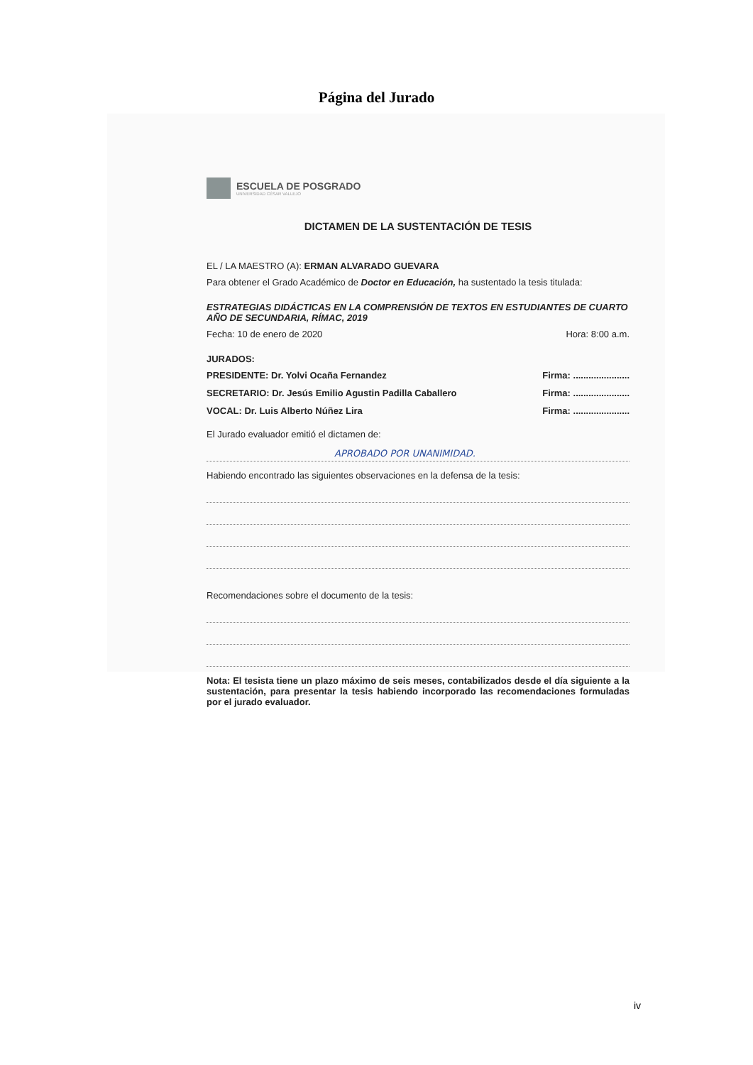Página del Jurado
ESCUELA DE POSGRADO
UNIVERSIDAD CÉSAR VALLEJO
DICTAMEN DE LA SUSTENTACIÓN DE TESIS
EL / LA MAESTRO (A): ERMAN ALVARADO GUEVARA
Para obtener el Grado Académico de Doctor en Educación, ha sustentado la tesis titulada:
ESTRATEGIAS DIDÁCTICAS EN LA COMPRENSIÓN DE TEXTOS EN ESTUDIANTES DE CUARTO AÑO DE SECUNDARIA, RÍMAC, 2019
Fecha: 10 de enero de 2020 Hora: 8:00 a.m.
JURADOS:
PRESIDENTE: Dr. Yolvi Ocaña Fernandez Firma: ......................
SECRETARIO: Dr. Jesús Emilio Agustin Padilla Caballero Firma: ......................
VOCAL: Dr. Luis Alberto Núñez Lira Firma: ......................
El Jurado evaluador emitió el dictamen de:
APROBADO POR UNANIMIDAD.
Habiendo encontrado las siguientes observaciones en la defensa de la tesis:
Recomendaciones sobre el documento de la tesis:
Nota: El tesista tiene un plazo máximo de seis meses, contabilizados desde el día siguiente a la sustentación, para presentar la tesis habiendo incorporado las recomendaciones formuladas por el jurado evaluador.
iv